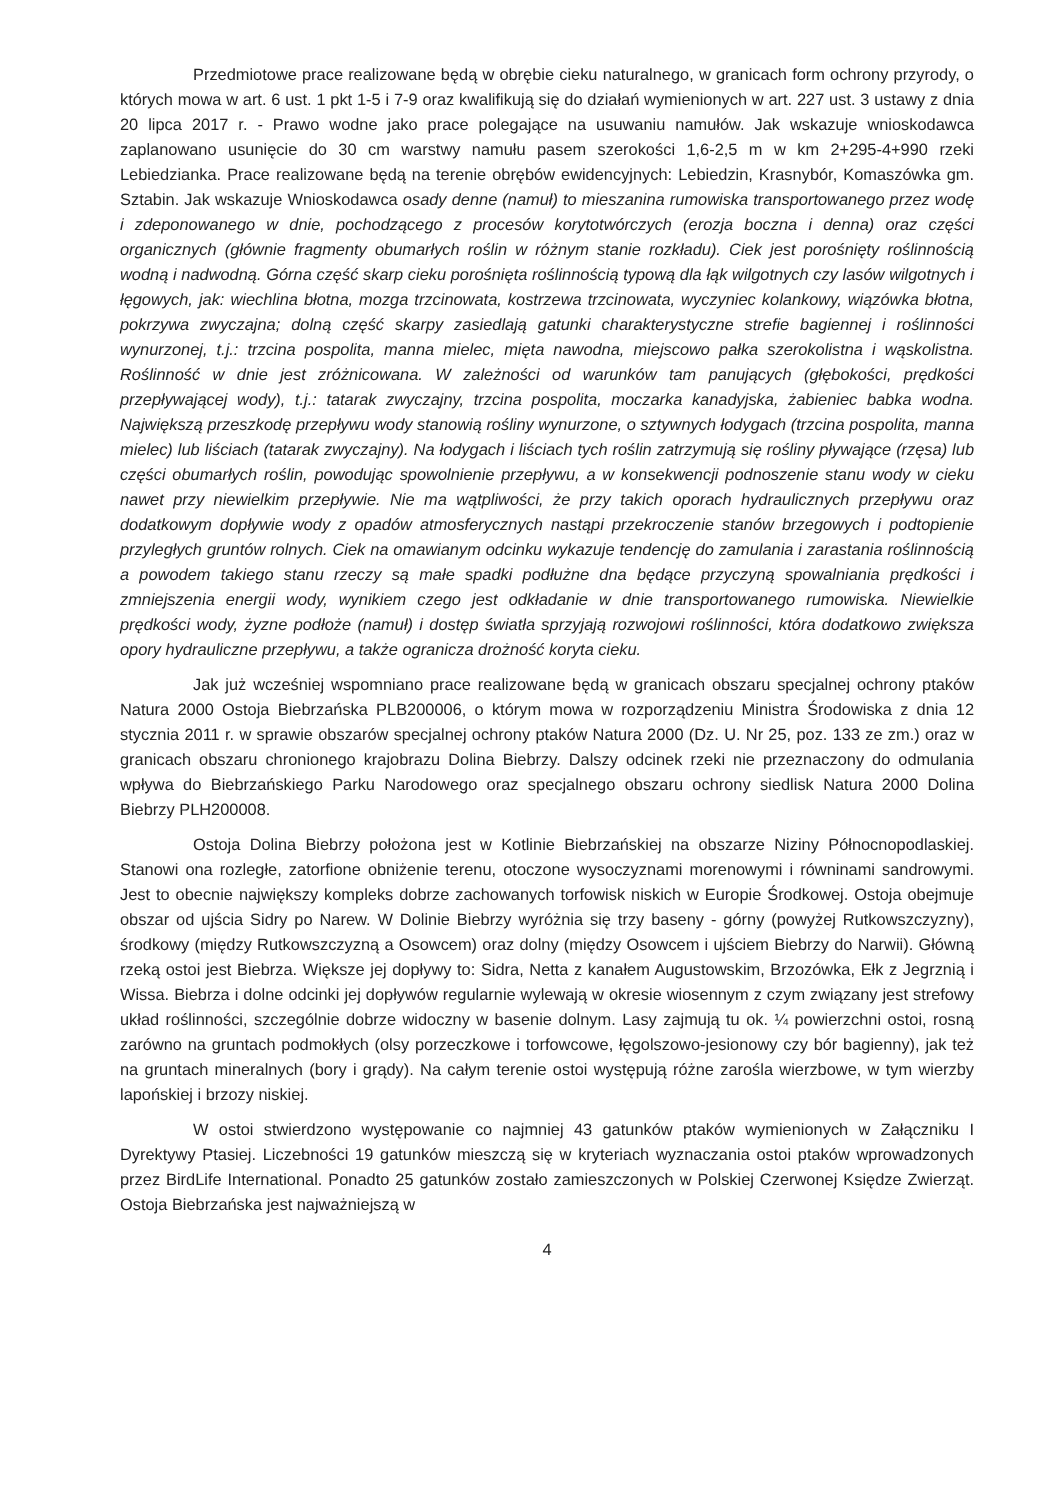Przedmiotowe prace realizowane będą w obrębie cieku naturalnego, w granicach form ochrony przyrody, o których mowa w art. 6 ust. 1 pkt 1-5 i 7-9 oraz kwalifikują się do działań wymienionych w art. 227 ust. 3 ustawy z dnia 20 lipca 2017 r. - Prawo wodne jako prace polegające na usuwaniu namułów. Jak wskazuje wnioskodawca zaplanowano usunięcie do 30 cm warstwy namułu pasem szerokości 1,6-2,5 m w km 2+295-4+990 rzeki Lebiedzianka. Prace realizowane będą na terenie obrębów ewidencyjnych: Lebiedzin, Krasnybór, Komaszówka gm. Sztabin. Jak wskazuje Wnioskodawca osady denne (namuł) to mieszanina rumowiska transportowanego przez wodę i zdeponowanego w dnie, pochodzącego z procesów korytotwórczych (erozja boczna i denna) oraz części organicznych (głównie fragmenty obumarłych roślin w różnym stanie rozkładu). Ciek jest porośnięty roślinnością wodną i nadwodną. Górna część skarp cieku porośnięta roślinnością typową dla łąk wilgotnych czy lasów wilgotnych i łęgowych, jak: wiechlina błotna, mozga trzcinowata, kostrzewa trzcinowata, wyczyniec kolankowy, wiązówka błotna, pokrzywa zwyczajna; dolną część skarpy zasiedlają gatunki charakterystyczne strefie bagiennej i roślinności wynurzonej, t.j.: trzcina pospolita, manna mielec, mięta nawodna, miejscowo pałka szerokolistna i wąskolistna. Roślinność w dnie jest zróżnicowana. W zależności od warunków tam panujących (głębokości, prędkości przepływającej wody), t.j.: tatarak zwyczajny, trzcina pospolita, moczarka kanadyjska, żabieniec babka wodna. Największą przeszkodę przepływu wody stanowią rośliny wynurzone, o sztywnych łodygach (trzcina pospolita, manna mielec) lub liściach (tatarak zwyczajny). Na łodygach i liściach tych roślin zatrzymują się rośliny pływające (rzęsa) lub części obumarłych roślin, powodując spowolnienie przepływu, a w konsekwencji podnoszenie stanu wody w cieku nawet przy niewielkim przepływie. Nie ma wątpliwości, że przy takich oporach hydraulicznych przepływu oraz dodatkowym dopływie wody z opadów atmosferycznych nastąpi przekroczenie stanów brzegowych i podtopienie przyległych gruntów rolnych. Ciek na omawianym odcinku wykazuje tendencję do zamulania i zarastania roślinnością a powodem takiego stanu rzeczy są małe spadki podłużne dna będące przyczyną spowalniania prędkości i zmniejszenia energii wody, wynikiem czego jest odkładanie w dnie transportowanego rumowiska. Niewielkie prędkości wody, żyzne podłoże (namuł) i dostęp światła sprzyjają rozwojowi roślinności, która dodatkowo zwiększa opory hydrauliczne przepływu, a także ogranicza drożność koryta cieku.
Jak już wcześniej wspomniano prace realizowane będą w granicach obszaru specjalnej ochrony ptaków Natura 2000 Ostoja Biebrzańska PLB200006, o którym mowa w rozporządzeniu Ministra Środowiska z dnia 12 stycznia 2011 r. w sprawie obszarów specjalnej ochrony ptaków Natura 2000 (Dz. U. Nr 25, poz. 133 ze zm.) oraz w granicach obszaru chronionego krajobrazu Dolina Biebrzy. Dalszy odcinek rzeki nie przeznaczony do odmulania wpływa do Biebrzańskiego Parku Narodowego oraz specjalnego obszaru ochrony siedlisk Natura 2000 Dolina Biebrzy PLH200008.
Ostoja Dolina Biebrzy położona jest w Kotlinie Biebrzańskiej na obszarze Niziny Północnopodlaskiej. Stanowi ona rozległe, zatorfione obniżenie terenu, otoczone wysoczyznami morenowymi i równinami sandrowymi. Jest to obecnie największy kompleks dobrze zachowanych torfowisk niskich w Europie Środkowej. Ostoja obejmuje obszar od ujścia Sidry po Narew. W Dolinie Biebrzy wyróżnia się trzy baseny - górny (powyżej Rutkowszczyzny), środkowy (między Rutkowszczyzną a Osowcem) oraz dolny (między Osowcem i ujściem Biebrzy do Narwii). Główną rzeką ostoi jest Biebrza. Większe jej dopływy to: Sidra, Netta z kanałem Augustowskim, Brzozówka, Ełk z Jegrznią i Wissa. Biebrza i dolne odcinki jej dopływów regularnie wylewają w okresie wiosennym z czym związany jest strefowy układ roślinności, szczególnie dobrze widoczny w basenie dolnym. Lasy zajmują tu ok. ¼ powierzchni ostoi, rosną zarówno na gruntach podmokłych (olsy porzeczkowe i torfowcowe, łęgolszowo-jesionowy czy bór bagienny), jak też na gruntach mineralnych (bory i grądy). Na całym terenie ostoi występują różne zarośla wierzbowe, w tym wierzby lapońskiej i brzozy niskiej.
W ostoi stwierdzono występowanie co najmniej 43 gatunków ptaków wymienionych w Załączniku I Dyrektywy Ptasiej. Liczebności 19 gatunków mieszczą się w kryteriach wyznaczania ostoi ptaków wprowadzonych przez BirdLife International. Ponadto 25 gatunków zostało zamieszczonych w Polskiej Czerwonej Księdze Zwierząt. Ostoja Biebrzańska jest najważniejszą w
4